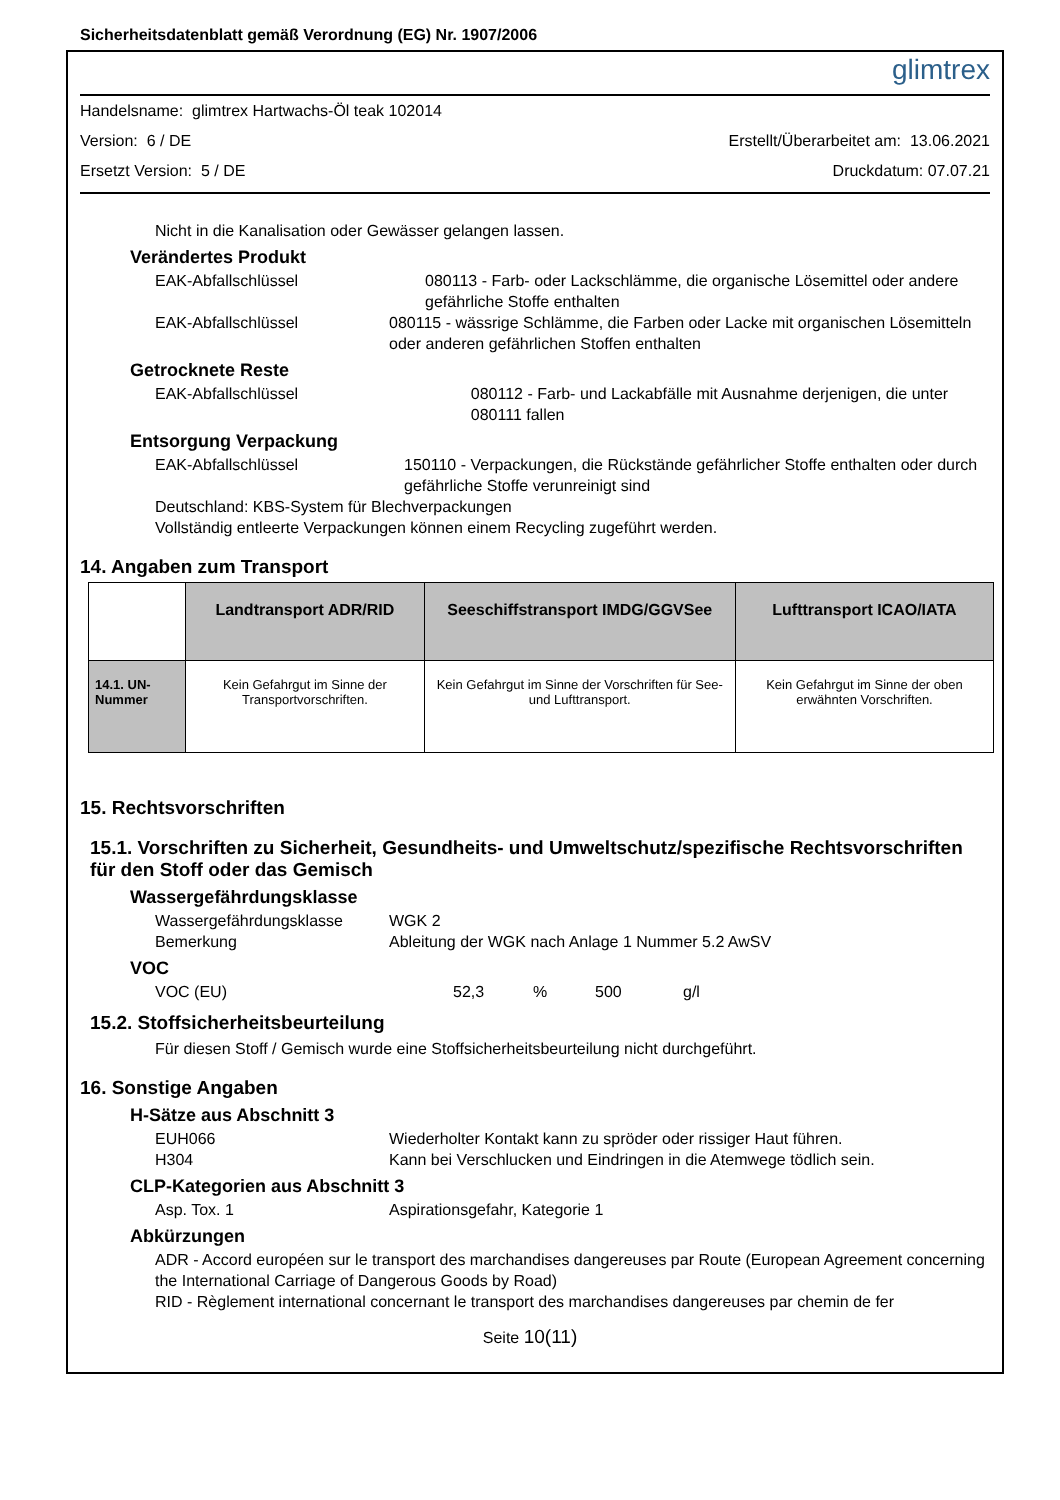Sicherheitsdatenblatt gemäß Verordnung (EG) Nr. 1907/2006 glimtrex
Handelsname: glimtrex Hartwachs-Öl teak 102014
Version: 6 / DE Erstellt/Überarbeitet am: 13.06.2021
Ersetzt Version: 5 / DE Druckdatum: 07.07.21
Nicht in die Kanalisation oder Gewässer gelangen lassen.
Verändertes Produkt
EAK-Abfallschlüssel 080113 - Farb- oder Lackschlämme, die organische Lösemittel oder andere gefährliche Stoffe enthalten
EAK-Abfallschlüssel 080115 - wässrige Schlämme, die Farben oder Lacke mit organischen Lösemitteln oder anderen gefährlichen Stoffen enthalten
Getrocknete Reste
EAK-Abfallschlüssel 080112 - Farb- und Lackabfälle mit Ausnahme derjenigen, die unter 080111 fallen
Entsorgung Verpackung
EAK-Abfallschlüssel 150110 - Verpackungen, die Rückstände gefährlicher Stoffe enthalten oder durch gefährliche Stoffe verunreinigt sind
Deutschland: KBS-System für Blechverpackungen
Vollständig entleerte Verpackungen können einem Recycling zugeführt werden.
14. Angaben zum Transport
| | Landtransport ADR/RID | Seeschiffstransport IMDG/GGVSee | Lufttransport ICAO/IATA |
| --- | --- | --- | --- |
| 14.1. UN-Nummer | Kein Gefahrgut im Sinne der Transportvorschriften. | Kein Gefahrgut im Sinne der Vorschriften für See- und Lufttransport. | Kein Gefahrgut im Sinne der oben erwähnten Vorschriften. |
15. Rechtsvorschriften
15.1. Vorschriften zu Sicherheit, Gesundheits- und Umweltschutz/spezifische Rechtsvorschriften für den Stoff oder das Gemisch
Wassergefährdungsklasse
Wassergefährdungsklasse WGK 2
Bemerkung Ableitung der WGK nach Anlage 1 Nummer 5.2 AwSV
VOC
VOC (EU) 52,3% 500 g/l
15.2. Stoffsicherheitsbeurteilung
Für diesen Stoff / Gemisch wurde eine Stoffsicherheitsbeurteilung nicht durchgeführt.
16. Sonstige Angaben
H-Sätze aus Abschnitt 3
EUH066 Wiederholter Kontakt kann zu spröder oder rissiger Haut führen.
H304 Kann bei Verschlucken und Eindringen in die Atemwege tödlich sein.
CLP-Kategorien aus Abschnitt 3
Asp. Tox. 1 Aspirationsgefahr, Kategorie 1
Abkürzungen
ADR - Accord européen sur le transport des marchandises dangereuses par Route (European Agreement concerning the International Carriage of Dangerous Goods by Road)
RID - Règlement international concernant le transport des marchandises dangereuses par chemin de fer
Seite 10(11)